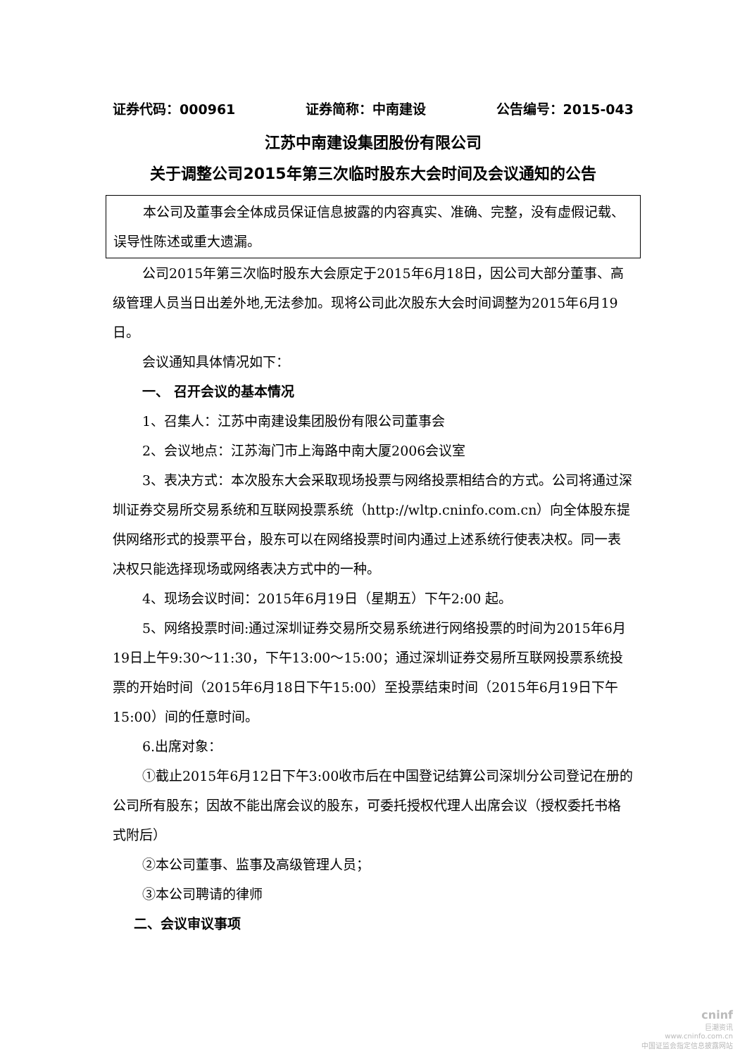证券代码：000961 证券简称：中南建设 公告编号：2015-043
江苏中南建设集团股份有限公司
关于调整公司2015年第三次临时股东大会时间及会议通知的公告
本公司及董事会全体成员保证信息披露的内容真实、准确、完整，没有虚假记载、误导性陈述或重大遗漏。
公司2015年第三次临时股东大会原定于2015年6月18日，因公司大部分董事、高级管理人员当日出差外地,无法参加。现将公司此次股东大会时间调整为2015年6月19日。
会议通知具体情况如下：
一、 召开会议的基本情况
1、召集人：江苏中南建设集团股份有限公司董事会
2、会议地点：江苏海门市上海路中南大厦2006会议室
3、表决方式：本次股东大会采取现场投票与网络投票相结合的方式。公司将通过深圳证券交易所交易系统和互联网投票系统（http://wltp.cninfo.com.cn）向全体股东提供网络形式的投票平台，股东可以在网络投票时间内通过上述系统行使表决权。同一表决权只能选择现场或网络表决方式中的一种。
4、现场会议时间：2015年6月19日（星期五）下午2:00 起。
5、网络投票时间:通过深圳证券交易所交易系统进行网络投票的时间为2015年6月19日上午9:30～11:30，下午13:00～15:00；通过深圳证券交易所互联网投票系统投票的开始时间（2015年6月18日下午15:00）至投票结束时间（2015年6月19日下午15:00）间的任意时间。
6.出席对象：
①截止2015年6月12日下午3:00收市后在中国登记结算公司深圳分公司登记在册的公司所有股东；因故不能出席会议的股东，可委托授权代理人出席会议（授权委托书格式附后）
②本公司董事、监事及高级管理人员；
③本公司聘请的律师
二、会议审议事项
cninf
巨潮资讯
www.cninfo.com.cn
中国证监会指定信息披露网站